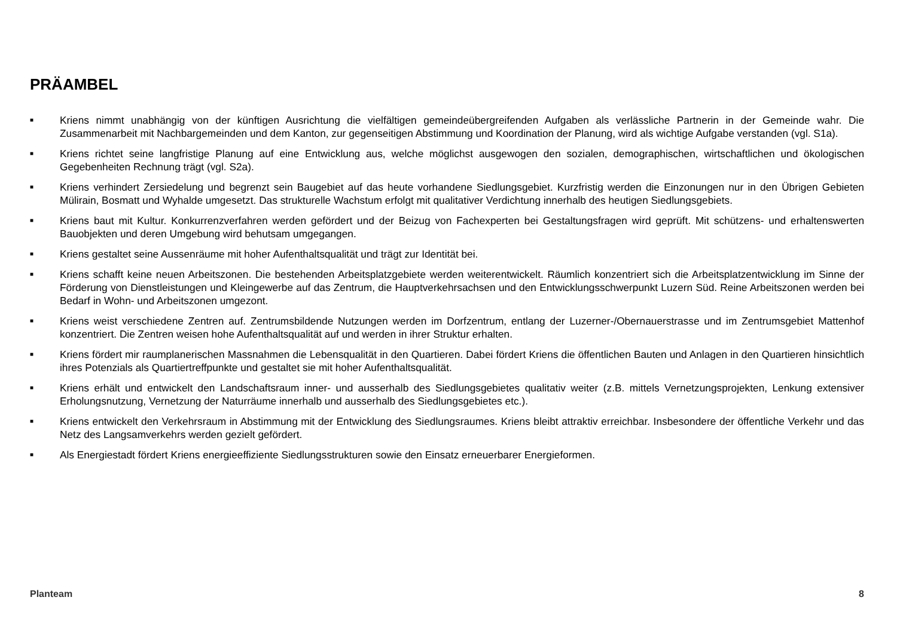PRÄAMBEL
■ Kriens nimmt unabhängig von der künftigen Ausrichtung die vielfältigen gemeindeübergreifenden Aufgaben als verlässliche Partnerin in der Gemeinde wahr. Die Zusammenarbeit mit Nachbargemeinden und dem Kanton, zur gegenseitigen Abstimmung und Koordination der Planung, wird als wichtige Aufgabe verstanden (vgl. S1a).
■ Kriens richtet seine langfristige Planung auf eine Entwicklung aus, welche möglichst ausgewogen den sozialen, demographischen, wirtschaftlichen und ökologischen Gegebenheiten Rechnung trägt (vgl. S2a).
■ Kriens verhindert Zersiedelung und begrenzt sein Baugebiet auf das heute vorhandene Siedlungsgebiet. Kurzfristig werden die Einzonungen nur in den Übrigen Gebieten Mülirain, Bosmatt und Wyhalde umgesetzt. Das strukturelle Wachstum erfolgt mit qualitativer Verdichtung innerhalb des heutigen Siedlungsgebiets.
■ Kriens baut mit Kultur. Konkurrenzverfahren werden gefördert und der Beizug von Fachexperten bei Gestaltungsfragen wird geprüft. Mit schützens- und erhaltenswerten Bauobjekten und deren Umgebung wird behutsam umgegangen.
■ Kriens gestaltet seine Aussenräume mit hoher Aufenthaltsqualität und trägt zur Identität bei.
■ Kriens schafft keine neuen Arbeitszonen. Die bestehenden Arbeitsplatzgebiete werden weiterentwickelt. Räumlich konzentriert sich die Arbeitsplatzentwicklung im Sinne der Förderung von Dienstleistungen und Kleingewerbe auf das Zentrum, die Hauptverkehrsachsen und den Entwicklungsschwerpunkt Luzern Süd. Reine Arbeitszonen werden bei Bedarf in Wohn- und Arbeitszonen umgezont.
■ Kriens weist verschiedene Zentren auf. Zentrumsbildende Nutzungen werden im Dorfzentrum, entlang der Luzerner-/Obernauerstrasse und im Zentrumsgebiet Mattenhof konzentriert. Die Zentren weisen hohe Aufenthaltsqualität auf und werden in ihrer Struktur erhalten.
■ Kriens fördert mir raumplanerischen Massnahmen die Lebensqualität in den Quartieren. Dabei fördert Kriens die öffentlichen Bauten und Anlagen in den Quartieren hinsichtlich ihres Potenzials als Quartiertreffpunkte und gestaltet sie mit hoher Aufenthaltsqualität.
■ Kriens erhält und entwickelt den Landschaftsraum inner- und ausserhalb des Siedlungsgebietes qualitativ weiter (z.B. mittels Vernetzungsprojekten, Lenkung extensiver Erholungsnutzung, Vernetzung der Naturräume innerhalb und ausserhalb des Siedlungsgebietes etc.).
■ Kriens entwickelt den Verkehrsraum in Abstimmung mit der Entwicklung des Siedlungsraumes. Kriens bleibt attraktiv erreichbar. Insbesondere der öffentliche Verkehr und das Netz des Langsamverkehrs werden gezielt gefördert.
■ Als Energiestadt fördert Kriens energieeffiziente Siedlungsstrukturen sowie den Einsatz erneuerbarer Energieformen.
Planteam 8